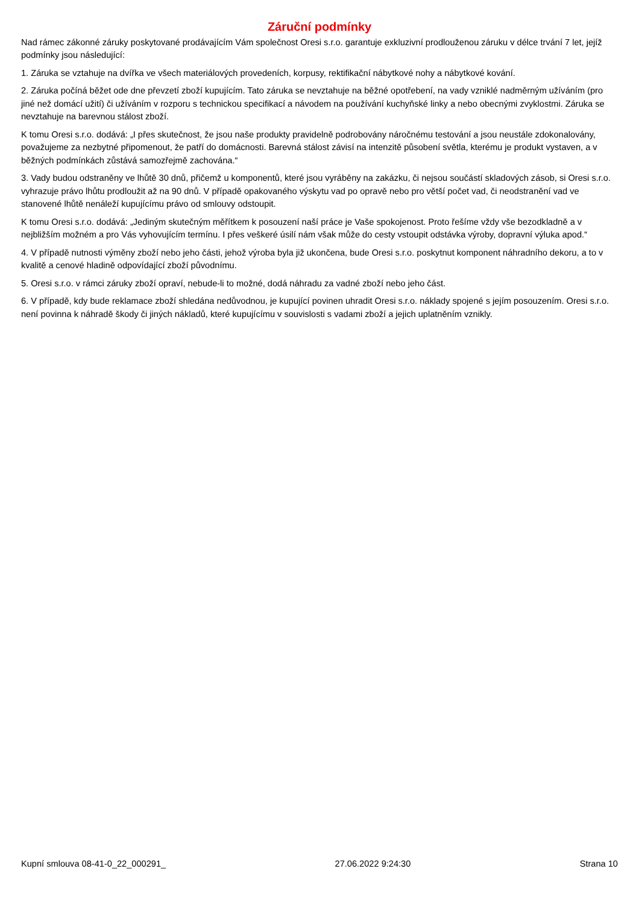Záruční podmínky
Nad rámec zákonné záruky poskytované prodávajícím Vám společnost Oresi s.r.o. garantuje exkluzivní prodlouženou záruku v délce trvání 7 let, jejíž podmínky jsou následující:
1. Záruka se vztahuje na dvířka ve všech materiálových provedeních, korpusy, rektifikační nábytkové nohy a nábytkové kování.
2. Záruka počíná běžet ode dne převzetí zboží kupujícím. Tato záruka se nevztahuje na běžné opotřebení, na vady vzniklé nadměrným užíváním (pro jiné než domácí užití) či užíváním v rozporu s technickou specifikací a návodem na používání kuchyňské linky a nebo obecnými zvyklostmi. Záruka se nevztahuje na barevnou stálost zboží.
K tomu Oresi s.r.o. dodává: „I přes skutečnost, že jsou naše produkty pravidelně podrobovány náročnému testování a jsou neustále zdokonalovány, považujeme za nezbytné připomenout, že patří do domácnosti. Barevná stálost závisí na intenzitě působení světla, kterému je produkt vystaven, a v běžných podmínkách zůstává samozřejmě zachována.“
3. Vady budou odstraněny ve lhůtě 30 dnů, přičemž u komponentů, které jsou vyráběny na zakázku, či nejsou součástí skladových zásob, si Oresi s.r.o. vyhrazuje právo lhůtu prodloužit až na 90 dnů. V případě opakovaného výskytu vad po opravě nebo pro větší počet vad, či neodstranění vad ve stanovené lhůtě nenáleží kupujícímu právo od smlouvy odstoupit.
K tomu Oresi s.r.o. dodává: „Jediným skutečným měřítkem k posouzení naší práce je Vaše spokojenost. Proto řešíme vždy vše bezodkladně a v nejbližším možném a pro Vás vyhovujícím termínu. I přes veškeré úsilí nám však může do cesty vstoupit odstávka výroby, dopravní výluka apod.“
4. V případě nutnosti výměny zboží nebo jeho části, jehož výroba byla již ukončena, bude Oresi s.r.o. poskytnut komponent náhradního dekoru, a to v kvalitě a cenové hladině odpovídající zboží původnímu.
5. Oresi s.r.o. v rámci záruky zboží opraví, nebude-li to možné, dodá náhradu za vadné zboží nebo jeho část.
6. V případě, kdy bude reklamace zboží shledána nedůvodnou, je kupující povinen uhradit Oresi s.r.o. náklady spojené s jejím posouzením. Oresi s.r.o. není povinna k náhradě škody či jiných nákladů, které kupujícímu v souvislosti s vadami zboží a jejich uplatněním vznikly.
Kupní smlouva 08-41-0_22_000291_ 27.06.2022 9:24:30 Strana 10